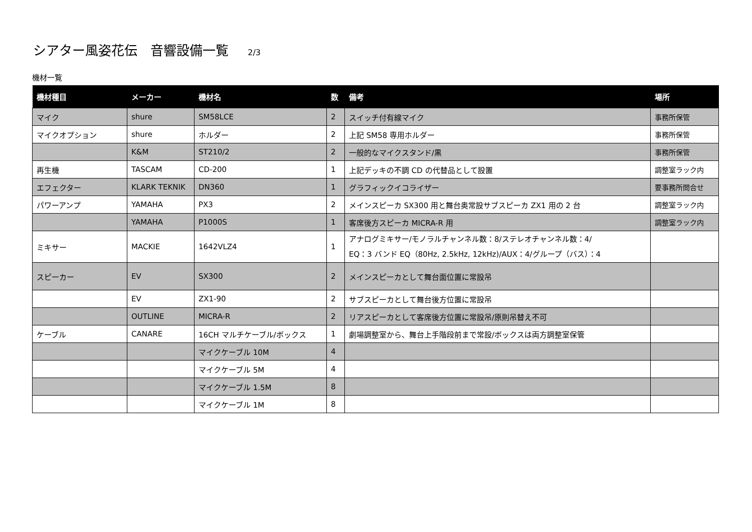シアター風姿花伝　音響設備一覧 2/3
機材一覧
| 機材種目 | メーカー | 機材名 | 数 | 備考 | 場所 |
| --- | --- | --- | --- | --- | --- |
| マイク | shure | SM58LCE | 2 | スイッチ付有線マイク | 事務所保管 |
| マイクオプション | shure | ホルダー | 2 | 上記 SM58 専用ホルダー | 事務所保管 |
| | K&M | ST210/2 | 2 | 一般的なマイクスタンド/黒 | 事務所保管 |
| 再生機 | TASCAM | CD-200 | 1 | 上記デッキの不調 CD の代替品として設置 | 調整室ラック内 |
| エフェクター | KLARK TEKNIK | DN360 | 1 | グラフィックイコライザー | 要事務所問合せ |
| パワーアンプ | YAMAHA | PX3 | 2 | メインスピーカ SX300 用と舞台奥常設サブスピーカ ZX1 用の 2 台 | 調整室ラック内 |
| | YAMAHA | P1000S | 1 | 客席後方スピーカ MICRA-R 用 | 調整室ラック内 |
| ミキサー | MACKIE | 1642VLZ4 | 1 | アナログミキサー/モノラルチャンネル数：8/ステレオチャンネル数：4/ EQ：3 バンド EQ（80Hz, 2.5kHz, 12kHz)/AUX：4/グループ（バス）：4 | |
| スピーカー | EV | SX300 | 2 | メインスピーカとして舞台面位置に常設吊 | |
| | EV | ZX1-90 | 2 | サブスピーカとして舞台後方位置に常設吊 | |
| | OUTLINE | MICRA-R | 2 | リアスピーカとして客席後方位置に常設吊/原則吊替え不可 | |
| ケーブル | CANARE | 16CH マルチケーブル/ボックス | 1 | 劇場調整室から、舞台上手階段前まで常設/ボックスは両方調整室保管 | |
| | | マイクケーブル 10M | 4 | | |
| | | マイクケーブル 5M | 4 | | |
| | | マイクケーブル 1.5M | 8 | | |
| | | マイクケーブル 1M | 8 | | |